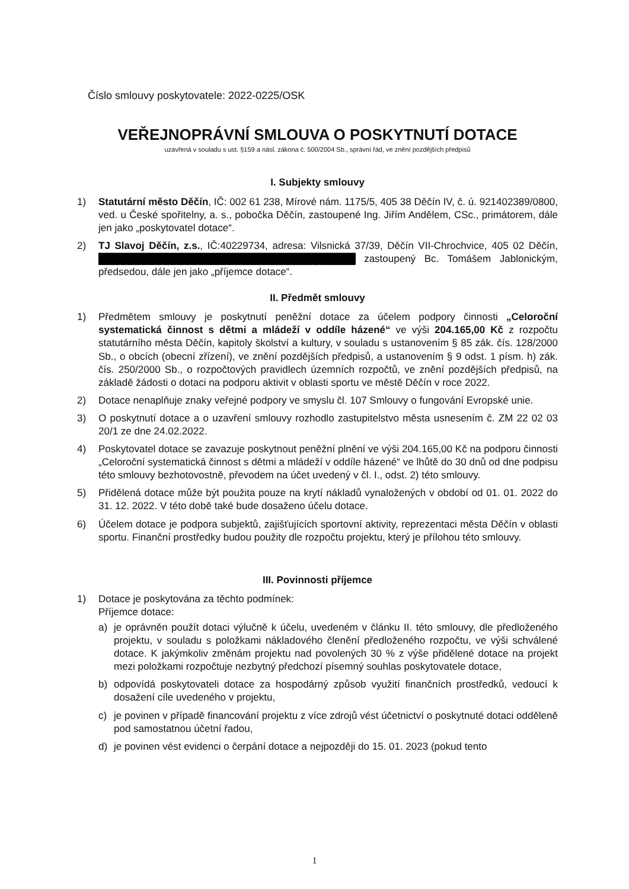Číslo smlouvy poskytovatele: 2022-0225/OSK
VEŘEJNOPRÁVNÍ SMLOUVA O POSKYTNUTÍ DOTACE
uzavřená v souladu s ust. §159 a násl. zákona č. 500/2004 Sb., správní řád, ve znění pozdějších předpisů
I. Subjekty smlouvy
1) Statutární město Děčín, IČ: 002 61 238, Mírové nám. 1175/5, 405 38 Děčín IV, č. ú. 921402389/0800, ved. u České spořitelny, a. s., pobočka Děčín, zastoupené Ing. Jiřím Andělem, CSc., primátorem, dále jen jako „poskytovatel dotace“.
2) TJ Slavoj Děčín, z.s., IČ:40229734, adresa: Vilsnická 37/39, Děčín VII-Chrochvice, 405 02 Děčín, ████████████████████████████████████ zastoupený Bc. Tomášem Jablonickým, předsedou, dále jen jako „příjemce dotace“.
II. Předmět smlouvy
1) Předmětem smlouvy je poskytnutí peněžní dotace za účelem podpory činnosti „Celoroční systematická činnost s dětmi a mládeží v oddíle házené“ ve výši 204.165,00 Kč z rozpočtu statutárního města Děčín, kapitoly školství a kultury, v souladu s ustanovením § 85 zák. čís. 128/2000 Sb., o obcích (obecní zřízení), ve znění pozdějších předpisů, a ustanovením § 9 odst. 1 písm. h) zák. čís. 250/2000 Sb., o rozpočtových pravidlech územních rozpočtů, ve znění pozdějších předpisů, na základě žádosti o dotaci na podporu aktivit v oblasti sportu ve městě Děčín v roce 2022.
2) Dotace nenaplňuje znaky veřejné podpory ve smyslu čl. 107 Smlouvy o fungování Evropské unie.
3) O poskytnutí dotace a o uzavření smlouvy rozhodlo zastupitelstvo města usnesením č. ZM 22 02 03 20/1 ze dne 24.02.2022.
4) Poskytovatel dotace se zavazuje poskytnout peněžní plnění ve výši 204.165,00 Kč na podporu činnosti „Celoroční systematická činnost s dětmi a mládeží v oddíle házené“ ve lhůtě do 30 dnů od dne podpisu této smlouvy bezhotovostně, převodem na účet uvedený v čl. I., odst. 2) této smlouvy.
5) Přidělená dotace může být použita pouze na krytí nákladů vynaložených v období od 01. 01. 2022 do 31. 12. 2022. V této době také bude dosaženo účelu dotace.
6) Účelem dotace je podpora subjektů, zajišťujících sportovní aktivity, reprezentaci města Děčín v oblasti sportu. Finanční prostředky budou použity dle rozpočtu projektu, který je přílohou této smlouvy.
III. Povinnosti příjemce
1) Dotace je poskytována za těchto podmínek:
Příjemce dotace:
a) je oprávněn použít dotaci výlučně k účelu, uvedeném v článku II. této smlouvy, dle předloženého projektu, v souladu s položkami nákladového členění předloženého rozpočtu, ve výši schválené dotace. K jakýmkoliv změnám projektu nad povolených 30 % z výše přidělené dotace na projekt mezi položkami rozpočtuje nezbytný předchozí písemný souhlas poskytovatele dotace,
b) odpovídá poskytovateli dotace za hospodárný způsob využití finančních prostředků, vedoucí k dosažení cíle uvedeného v projektu,
c) je povinen v případě financování projektu z více zdrojů vést účetnictví o poskytnuté dotaci odděleně pod samostatnou účetní řadou,
d) je povinen vést evidenci o čerpání dotace a nejpozději do 15. 01. 2023 (pokud tento
1